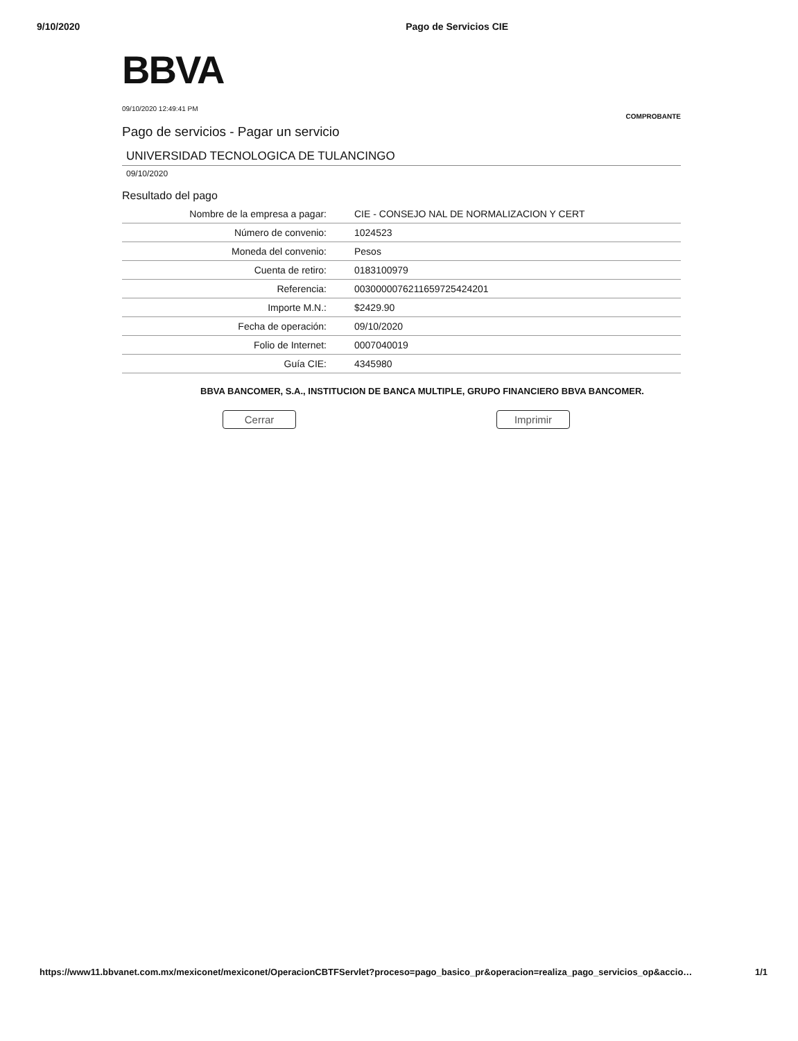9/10/2020 Pago de Servicios CIE
BBVA
09/10/2020 12:49:41 PM
COMPROBANTE
Pago de servicios - Pagar un servicio
UNIVERSIDAD TECNOLOGICA DE TULANCINGO
09/10/2020
Resultado del pago
| Nombre de la empresa a pagar: | CIE - CONSEJO NAL DE NORMALIZACION Y CERT |
| Número de convenio: | 1024523 |
| Moneda del convenio: | Pesos |
| Cuenta de retiro: | 0183100979 |
| Referencia: | 00300000762116597254242​01 |
| Importe M.N.: | $2429.90 |
| Fecha de operación: | 09/10/2020 |
| Folio de Internet: | 0007040019 |
| Guía CIE: | 4345980 |
BBVA BANCOMER, S.A., INSTITUCION DE BANCA MULTIPLE, GRUPO FINANCIERO BBVA BANCOMER.
Cerrar Imprimir
https://www11.bbvanet.com.mx/mexiconet/mexiconet/OperacionCBTFServlet?proceso=pago_basico_pr&operacion=realiza_pago_servicios_op&accio… 1/1